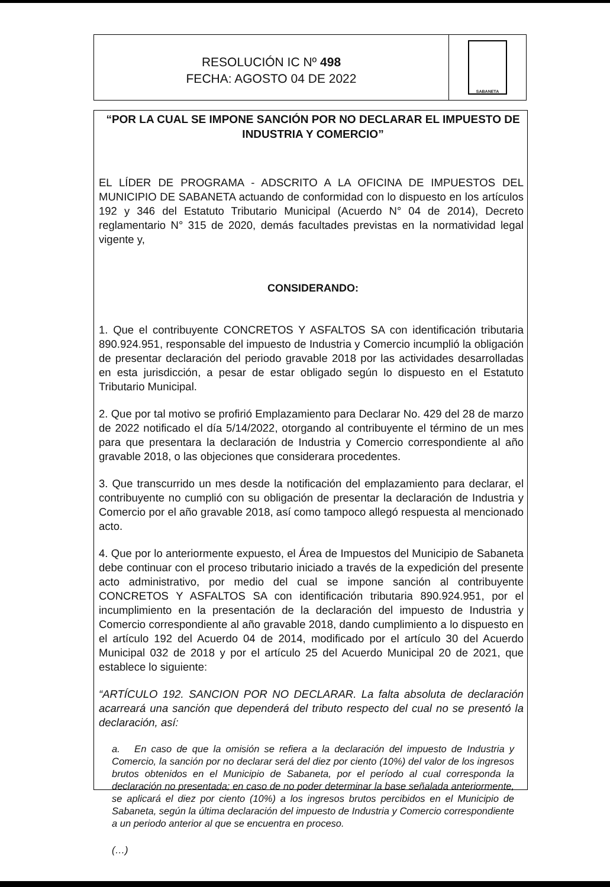RESOLUCIÓN IC Nº 498
FECHA: AGOSTO 04 DE 2022
SABANETA
“POR LA CUAL SE IMPONE SANCIÓN POR NO DECLARAR EL IMPUESTO DE INDUSTRIA Y COMERCIO”
EL LÍDER DE PROGRAMA - ADSCRITO A LA OFICINA DE IMPUESTOS DEL MUNICIPIO DE SABANETA actuando de conformidad con lo dispuesto en los artículos 192 y 346 del Estatuto Tributario Municipal (Acuerdo N° 04 de 2014), Decreto reglamentario N° 315 de 2020, demás facultades previstas en la normatividad legal vigente y,
CONSIDERANDO:
1. Que el contribuyente CONCRETOS Y ASFALTOS SA con identificación tributaria 890.924.951, responsable del impuesto de Industria y Comercio incumplió la obligación de presentar declaración del periodo gravable 2018 por las actividades desarrolladas en esta jurisdicción, a pesar de estar obligado según lo dispuesto en el Estatuto Tributario Municipal.
2. Que por tal motivo se profirió Emplazamiento para Declarar No. 429 del 28 de marzo de 2022 notificado el día 5/14/2022, otorgando al contribuyente el término de un mes para que presentara la declaración de Industria y Comercio correspondiente al año gravable 2018, o las objeciones que considerara procedentes.
3. Que transcurrido un mes desde la notificación del emplazamiento para declarar, el contribuyente no cumplió con su obligación de presentar la declaración de Industria y Comercio por el año gravable 2018, así como tampoco allegó respuesta al mencionado acto.
4. Que por lo anteriormente expuesto, el Área de Impuestos del Municipio de Sabaneta debe continuar con el proceso tributario iniciado a través de la expedición del presente acto administrativo, por medio del cual se impone sanción al contribuyente CONCRETOS Y ASFALTOS SA con identificación tributaria 890.924.951, por el incumplimiento en la presentación de la declaración del impuesto de Industria y Comercio correspondiente al año gravable 2018, dando cumplimiento a lo dispuesto en el artículo 192 del Acuerdo 04 de 2014, modificado por el artículo 30 del Acuerdo Municipal 032 de 2018 y por el artículo 25 del Acuerdo Municipal 20 de 2021, que establece lo siguiente:
“ARTÍCULO 192. SANCION POR NO DECLARAR. La falta absoluta de declaración acarreará una sanción que dependerá del tributo respecto del cual no se presentó la declaración, así:
a. En caso de que la omisión se refiera a la declaración del impuesto de Industria y Comercio, la sanción por no declarar será del diez por ciento (10%) del valor de los ingresos brutos obtenidos en el Municipio de Sabaneta, por el período al cual corresponda la declaración no presentada; en caso de no poder determinar la base señalada anteriormente, se aplicará el diez por ciento (10%) a los ingresos brutos percibidos en el Municipio de Sabaneta, según la última declaración del impuesto de Industria y Comercio correspondiente a un periodo anterior al que se encuentra en proceso.
(…)